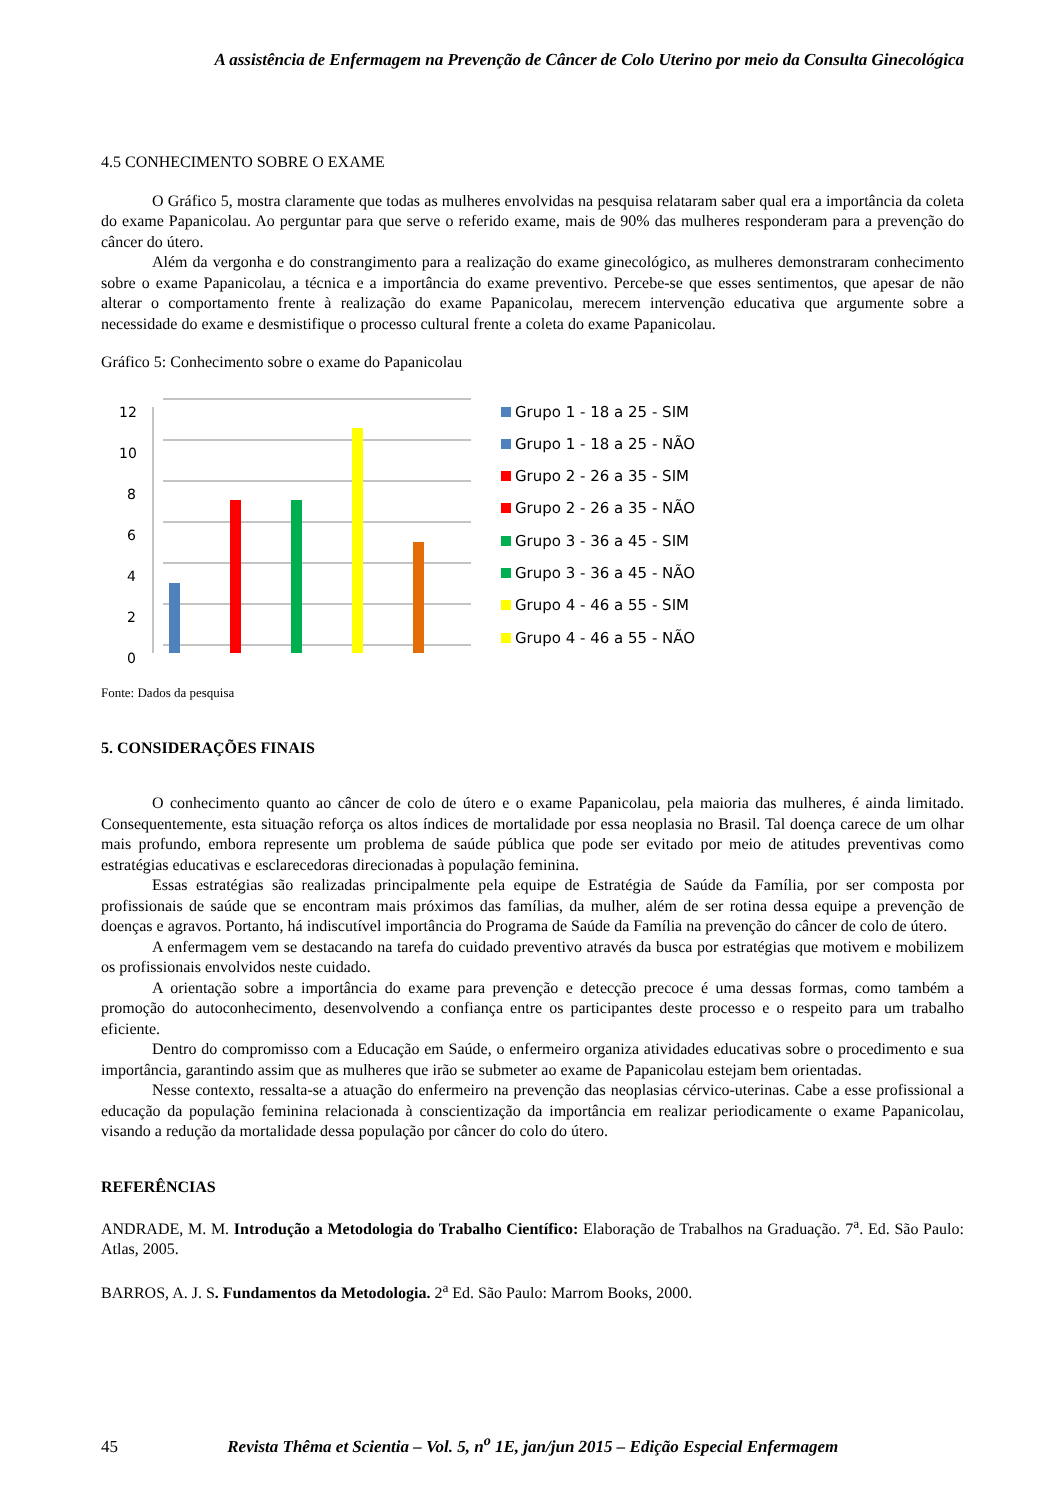A assistência de Enfermagem na Prevenção de Câncer de Colo Uterino por meio da Consulta Ginecológica
4.5 CONHECIMENTO SOBRE O EXAME
O Gráfico 5, mostra claramente que todas as mulheres envolvidas na pesquisa relataram saber qual era a importância da coleta do exame Papanicolau. Ao perguntar para que serve o referido exame, mais de 90% das mulheres responderam para a prevenção do câncer do útero.
Além da vergonha e do constrangimento para a realização do exame ginecológico, as mulheres demonstraram conhecimento sobre o exame Papanicolau, a técnica e a importância do exame preventivo. Percebe-se que esses sentimentos, que apesar de não alterar o comportamento frente à realização do exame Papanicolau, merecem intervenção educativa que argumente sobre a necessidade do exame e desmistifique o processo cultural frente a coleta do exame Papanicolau.
Gráfico 5: Conhecimento sobre o exame do Papanicolau
12
10
8
6
4
2
0
Grupo 1 - 18 a 25 - SIM
Grupo 1 - 18 a 25 - NÃO
Grupo 2 - 26 a 35 - SIM
Grupo 2 - 26 a 35 - NÃO
Grupo 3 - 36 a 45 - SIM
Grupo 3 - 36 a 45 - NÃO
Grupo 4 - 46 a 55 - SIM
Grupo 4 - 46 a 55 - NÃO
Fonte: Dados da pesquisa
5. CONSIDERAÇÕES FINAIS
O conhecimento quanto ao câncer de colo de útero e o exame Papanicolau, pela maioria das mulheres, é ainda limitado. Consequentemente, esta situação reforça os altos índices de mortalidade por essa neoplasia no Brasil. Tal doença carece de um olhar mais profundo, embora represente um problema de saúde pública que pode ser evitado por meio de atitudes preventivas como estratégias educativas e esclarecedoras direcionadas à população feminina.
Essas estratégias são realizadas principalmente pela equipe de Estratégia de Saúde da Família, por ser composta por profissionais de saúde que se encontram mais próximos das famílias, da mulher, além de ser rotina dessa equipe a prevenção de doenças e agravos. Portanto, há indiscutível importância do Programa de Saúde da Família na prevenção do câncer de colo de útero.
A enfermagem vem se destacando na tarefa do cuidado preventivo através da busca por estratégias que motivem e mobilizem os profissionais envolvidos neste cuidado.
A orientação sobre a importância do exame para prevenção e detecção precoce é uma dessas formas, como também a promoção do autoconhecimento, desenvolvendo a confiança entre os participantes deste processo e o respeito para um trabalho eficiente.
Dentro do compromisso com a Educação em Saúde, o enfermeiro organiza atividades educativas sobre o procedimento e sua importância, garantindo assim que as mulheres que irão se submeter ao exame de Papanicolau estejam bem orientadas.
Nesse contexto, ressalta-se a atuação do enfermeiro na prevenção das neoplasias cérvico-uterinas. Cabe a esse profissional a educação da população feminina relacionada à conscientização da importância em realizar periodicamente o exame Papanicolau, visando a redução da mortalidade dessa população por câncer do colo do útero.
REFERÊNCIAS
ANDRADE, M. M. Introdução a Metodologia do Trabalho Científico: Elaboração de Trabalhos na Graduação. 7<sup>a</sup>. Ed. São Paulo: Atlas, 2005.
BARROS, A. J. S. Fundamentos da Metodologia. 2<sup>a</sup> Ed. São Paulo: Marrom Books, 2000.
45 Revista Thêma et Scientia – Vol. 5, n<sup>o</sup> 1E, jan/jun 2015 – Edição Especial Enfermagem